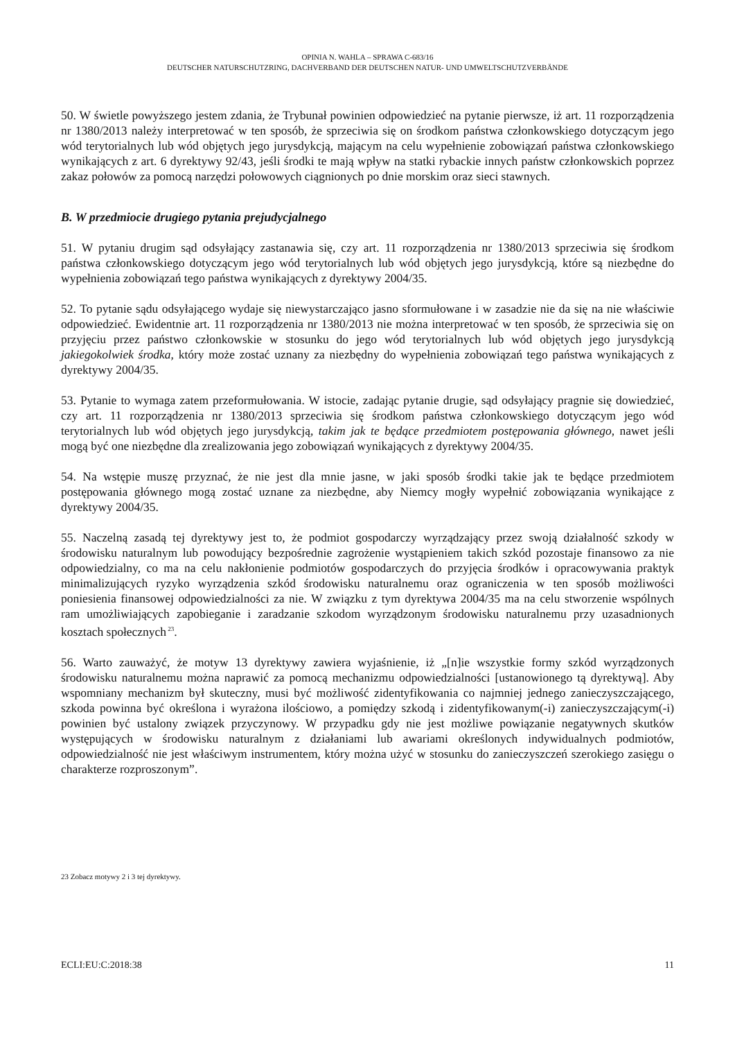OPINIA N. WAHLA – SPRAWA C-683/16
DEUTSCHER NATURSCHUTZRING, DACHVERBAND DER DEUTSCHEN NATUR- UND UMWELTSCHUTZVERBÄNDE
50. W świetle powyższego jestem zdania, że Trybunał powinien odpowiedzieć na pytanie pierwsze, iż art. 11 rozporządzenia nr 1380/2013 należy interpretować w ten sposób, że sprzeciwia się on środkom państwa członkowskiego dotyczącym jego wód terytorialnych lub wód objętych jego jurysdykcją, mającym na celu wypełnienie zobowiązań państwa członkowskiego wynikających z art. 6 dyrektywy 92/43, jeśli środki te mają wpływ na statki rybackie innych państw członkowskich poprzez zakaz połowów za pomocą narzędzi połowowych ciągnionych po dnie morskim oraz sieci stawnych.
B. W przedmiocie drugiego pytania prejudycjalnego
51. W pytaniu drugim sąd odsyłający zastanawia się, czy art. 11 rozporządzenia nr 1380/2013 sprzeciwia się środkom państwa członkowskiego dotyczącym jego wód terytorialnych lub wód objętych jego jurysdykcją, które są niezbędne do wypełnienia zobowiązań tego państwa wynikających z dyrektywy 2004/35.
52. To pytanie sądu odsyłającego wydaje się niewystarczająco jasno sformułowane i w zasadzie nie da się na nie właściwie odpowiedzieć. Ewidentnie art. 11 rozporządzenia nr 1380/2013 nie można interpretować w ten sposób, że sprzeciwia się on przyjęciu przez państwo członkowskie w stosunku do jego wód terytorialnych lub wód objętych jego jurysdykcją jakiegokolwiek środka, który może zostać uznany za niezbędny do wypełnienia zobowiązań tego państwa wynikających z dyrektywy 2004/35.
53. Pytanie to wymaga zatem przeformułowania. W istocie, zadając pytanie drugie, sąd odsyłający pragnie się dowiedzieć, czy art. 11 rozporządzenia nr 1380/2013 sprzeciwia się środkom państwa członkowskiego dotyczącym jego wód terytorialnych lub wód objętych jego jurysdykcją, takim jak te będące przedmiotem postępowania głównego, nawet jeśli mogą być one niezbędne dla zrealizowania jego zobowiązań wynikających z dyrektywy 2004/35.
54. Na wstępie muszę przyznać, że nie jest dla mnie jasne, w jaki sposób środki takie jak te będące przedmiotem postępowania głównego mogą zostać uznane za niezbędne, aby Niemcy mogły wypełnić zobowiązania wynikające z dyrektywy 2004/35.
55. Naczelną zasadą tej dyrektywy jest to, że podmiot gospodarczy wyrządzający przez swoją działalność szkody w środowisku naturalnym lub powodujący bezpośrednie zagrożenie wystąpieniem takich szkód pozostaje finansowo za nie odpowiedzialny, co ma na celu nakłonienie podmiotów gospodarczych do przyjęcia środków i opracowywania praktyk minimalizujących ryzyko wyrządzenia szkód środowisku naturalnemu oraz ograniczenia w ten sposób możliwości poniesienia finansowej odpowiedzialności za nie. W związku z tym dyrektywa 2004/35 ma na celu stworzenie wspólnych ram umożliwiających zapobieganie i zaradzanie szkodom wyrządzonym środowisku naturalnemu przy uzasadnionych kosztach społecznych<sup>23</sup>.
56. Warto zauważyć, że motyw 13 dyrektywy zawiera wyjaśnienie, iż „[n]ie wszystkie formy szkód wyrządzonych środowisku naturalnemu można naprawić za pomocą mechanizmu odpowiedzialności [ustanowionego tą dyrektywą]. Aby wspomniany mechanizm był skuteczny, musi być możliwość zidentyfikowania co najmniej jednego zanieczyszczającego, szkoda powinna być określona i wyrażona ilościowo, a pomiędzy szkodą i zidentyfikowanym(-i) zanieczyszczającym(-i) powinien być ustalony związek przyczynowy. W przypadku gdy nie jest możliwe powiązanie negatywnych skutków występujących w środowisku naturalnym z działaniami lub awariami określonych indywidualnych podmiotów, odpowiedzialność nie jest właściwym instrumentem, który można użyć w stosunku do zanieczyszczeń szerokiego zasięgu o charakterze rozproszonym”.
23 Zobacz motywy 2 i 3 tej dyrektywy.
ECLI:EU:C:2018:38 11